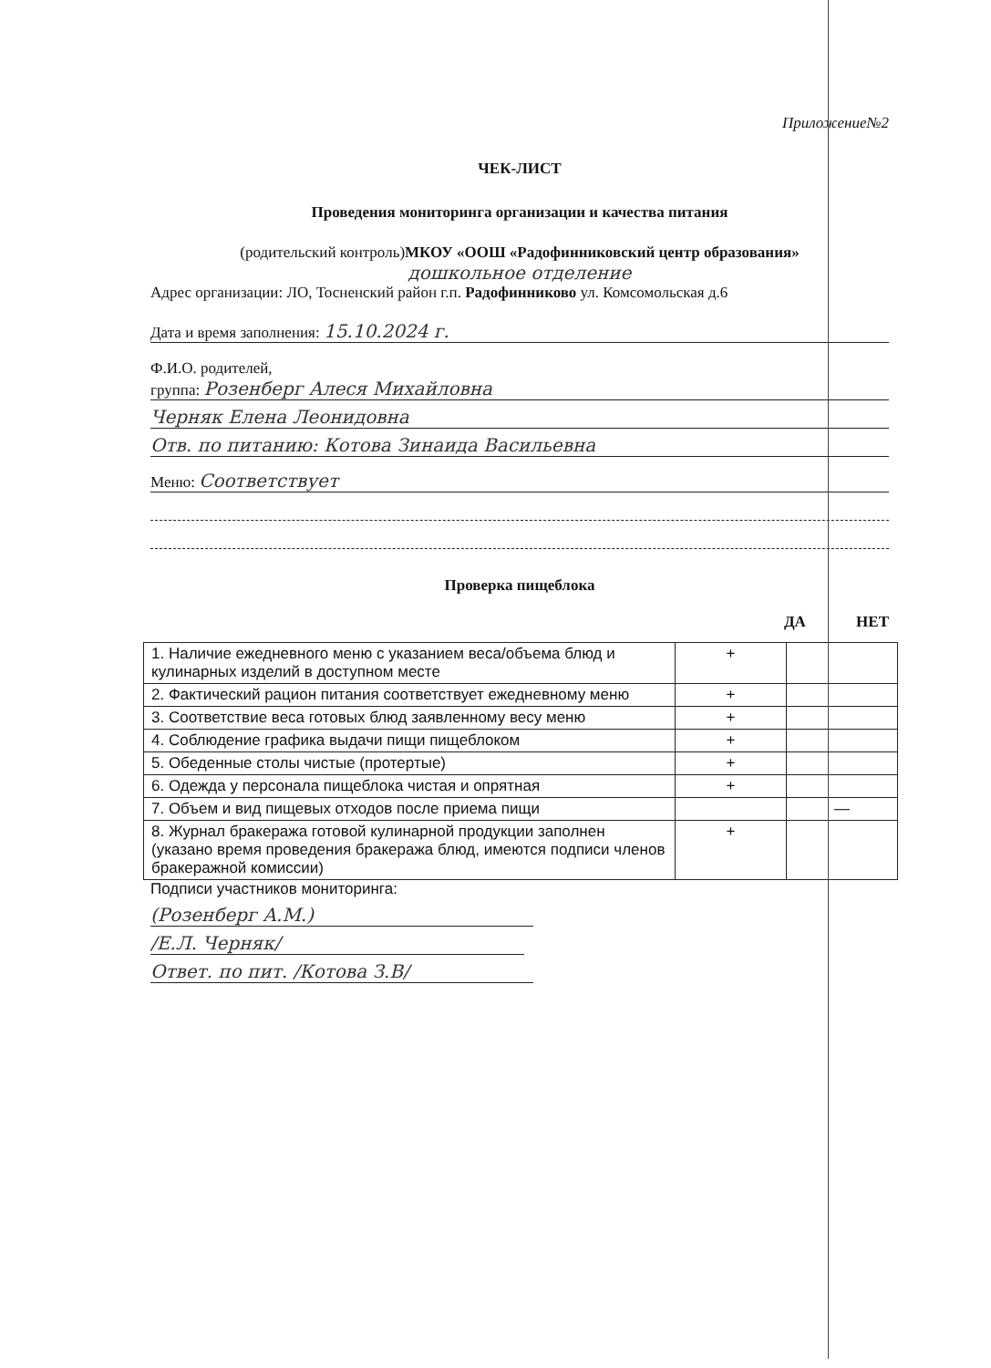Приложение№2
ЧЕК-ЛИСТ
Проведения мониторинга организации и качества питания
(родительский контроль)МКОУ «ООШ «Радофинниковский центр образования»
дошкольное отделение
Адрес организации: ЛО, Тосненский район г.п. Радофинниково ул. Комсомольская д.6
Дата и время заполнения: 15.10.2024 г.
Ф.И.О. родителей,
группа: Розенберг Алеся Михайловна
Черняк Елена Леонидовна
Отв. по питанию: Котова Зинаида Васильевна
Меню: Соответствует
Проверка пищеблока
ДА НЕТ
| 1. Наличие ежедневного меню с указанием веса/объема блюд и кулинарных изделий в доступном месте | + | |
| 2. Фактический рацион питания соответствует ежедневному меню | + | |
| 3. Соответствие веса готовых блюд заявленному весу меню | + | |
| 4. Соблюдение графика выдачи пищи пищеблоком | + | |
| 5. Обеденные столы чистые (протертые) | + | |
| 6. Одежда у персонала пищеблока чистая и опрятная | + | |
| 7. Объем и вид пищевых отходов после приема пищи | | — |
| 8. Журнал бракеража готовой кулинарной продукции заполнен (указано время проведения бракеража блюд, имеются подписи членов бракеражной комиссии) | + | |
Подписи участников мониторинга:
(Розенберг А.М.)
/Е.Л. Черняк/
Ответ. по пит. /Котова З.В/